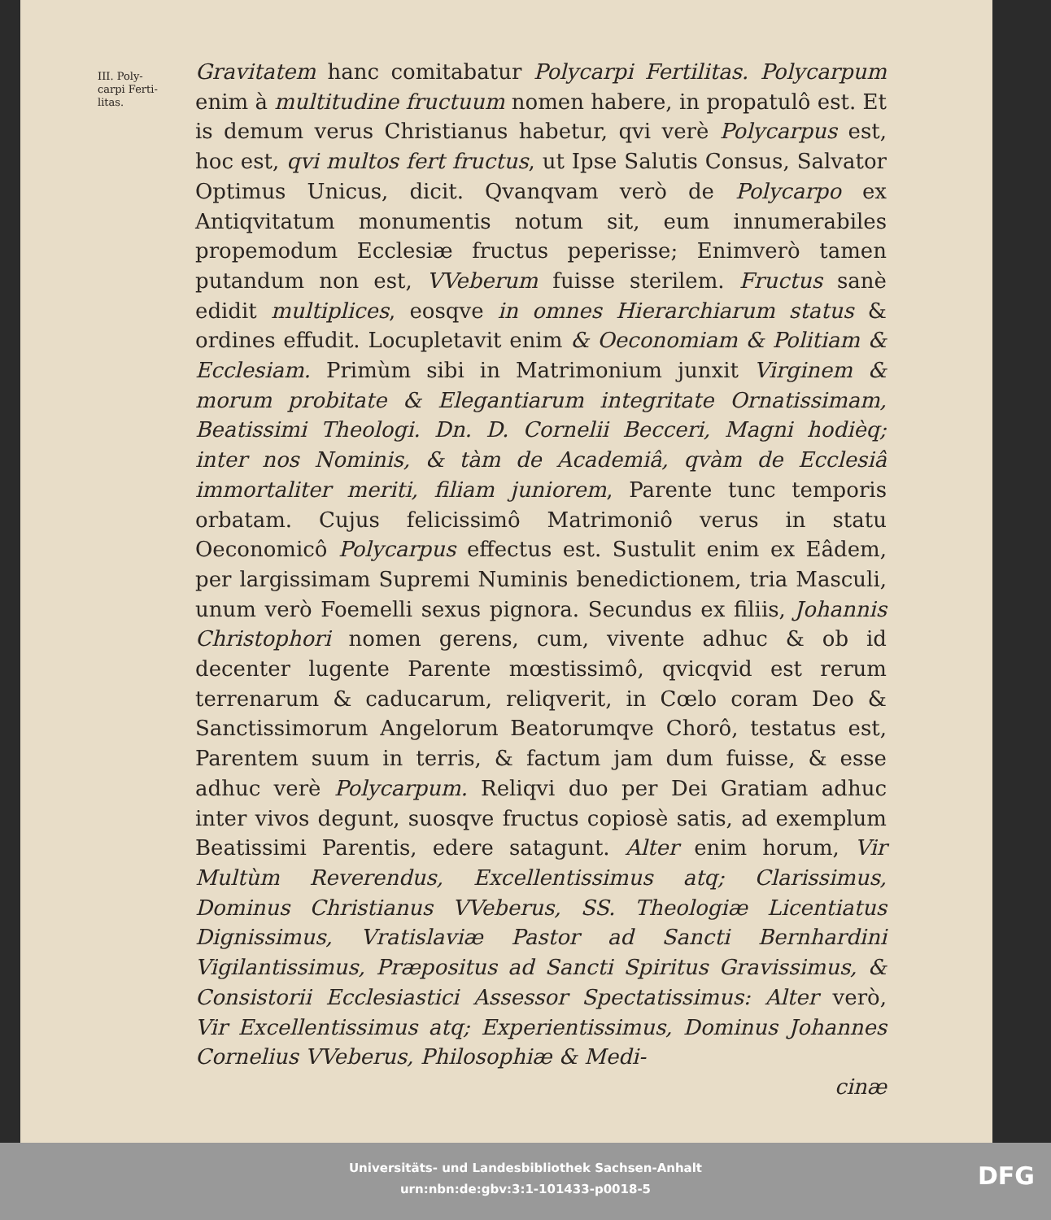III. Poly-
carpi Ferti-
litas.
Gravitatem hanc comitabatur Polycarpi Fertilitas. Polycarpum enim à multitudine fructuum nomen habere, in propatulô est. Et is demum verus Christianus habetur, qvi verè Polycarpus est, hoc est, qvi multos fert fructus, ut Ipse Salutis Consus, Salvator Optimus Unicus, dicit. Qvanqvam verò de Polycarpo ex Antiqvitatum monumentis notum sit, eum innumerabiles propemodum Ecclesiæ fructus peperisse; Enimverò tamen putandum non est, VVeberum fuisse sterilem. Fructus sanè edidit multiplices, eosqve in omnes Hierarchiarum status & ordines effudit. Locupletavit enim & Oeconomiam & Politiam & Ecclesiam. Primùm sibi in Matrimonium junxit Virginem & morum probitate & Elegantiarum integritate Ornatissimam, Beatissimi Theologi. Dn. D. Cornelii Becceri, Magni hodièq; inter nos Nominis, & tàm de Academiâ, qvàm de Ecclesiâ immortaliter meriti, filiam juniorem, Parente tunc temporis orbatam. Cujus felicissimô Matrimoniô verus in statu Oeconomicô Polycarpus effectus est. Sustulit enim ex Eâdem, per largissimam Supremi Numinis benedictionem, tria Masculi, unum verò Foemelli sexus pignora. Secundus ex filiis, Johannis Christophori nomen gerens, cum, vivente adhuc & ob id decenter lugente Parente mœstissimô, qvicqvid est rerum terrenarum & caducarum, reliqverit, in Cœlo coram Deo & Sanctissimorum Angelorum Beatorumqve Chorô, testatus est, Parentem suum in terris, & factum jam dum fuisse, & esse adhuc verè Polycarpum. Reliqvi duo per Dei Gratiam adhuc inter vivos degunt, suosqve fructus copiosè satis, ad exemplum Beatissimi Parentis, edere satagunt. Alter enim horum, Vir Multùm Reverendus, Excellentissimus atq; Clarissimus, Dominus Christianus VVeberus, SS. Theologiæ Licentiatus Dignissimus, Vratislaviæ Pastor ad Sancti Bernhardini Vigilantissimus, Præpositus ad Sancti Spiritus Gravissimus, & Consistorii Ecclesiastici Assessor Spectatissimus: Alter verò, Vir Excellentissimus atq; Experientissimus, Dominus Johannes Cornelius VVeberus, Philosophiæ & Medi-
cinæ
Universitäts- und Landesbibliothek Sachsen-Anhalt
urn:nbn:de:gbv:3:1-101433-p0018-5
DFG